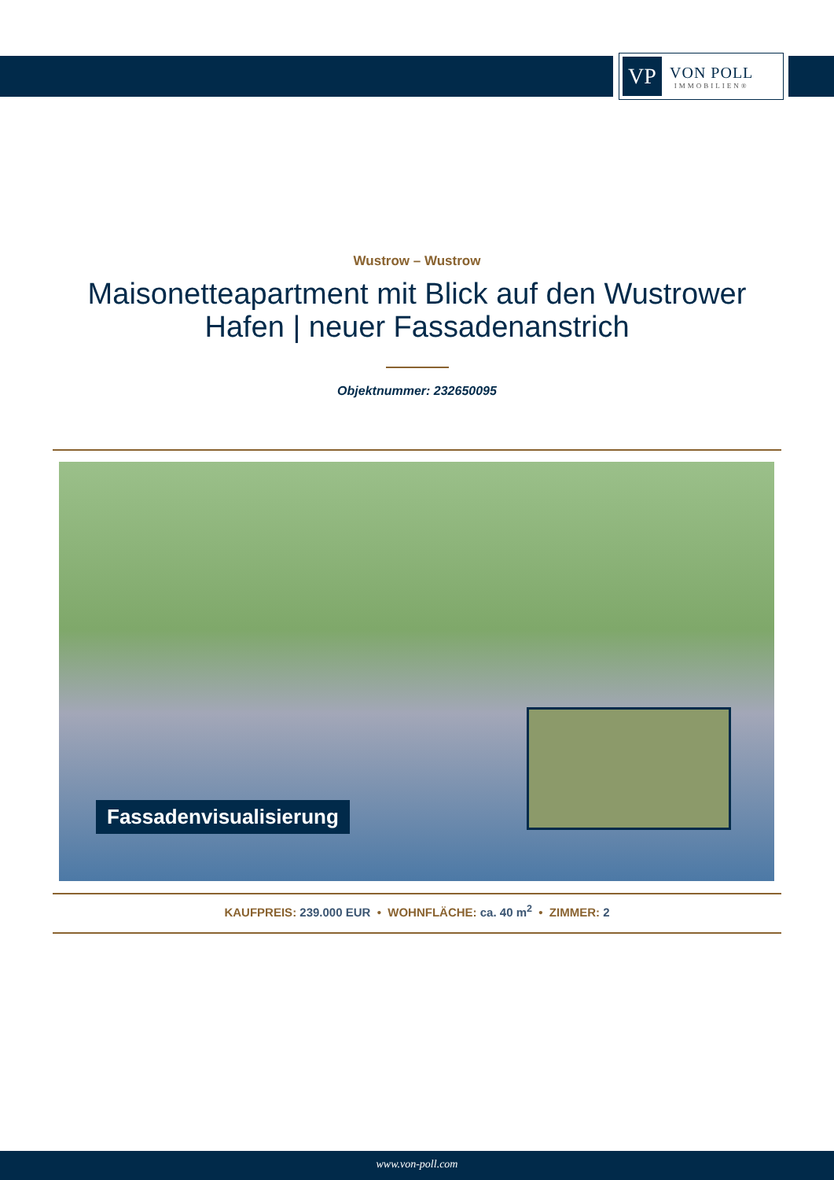VP
VON POLL
IMMOBILIEN®
Wustrow – Wustrow
Maisonetteapartment mit Blick auf den Wustrower Hafen | neuer Fassadenanstrich
Objektnummer: 232650095
Fassadenvisualisierung
KAUFPREIS: 239.000 EUR • WOHNFLÄCHE: ca. 40 m<sup>2</sup> • ZIMMER: 2
www.von-poll.com